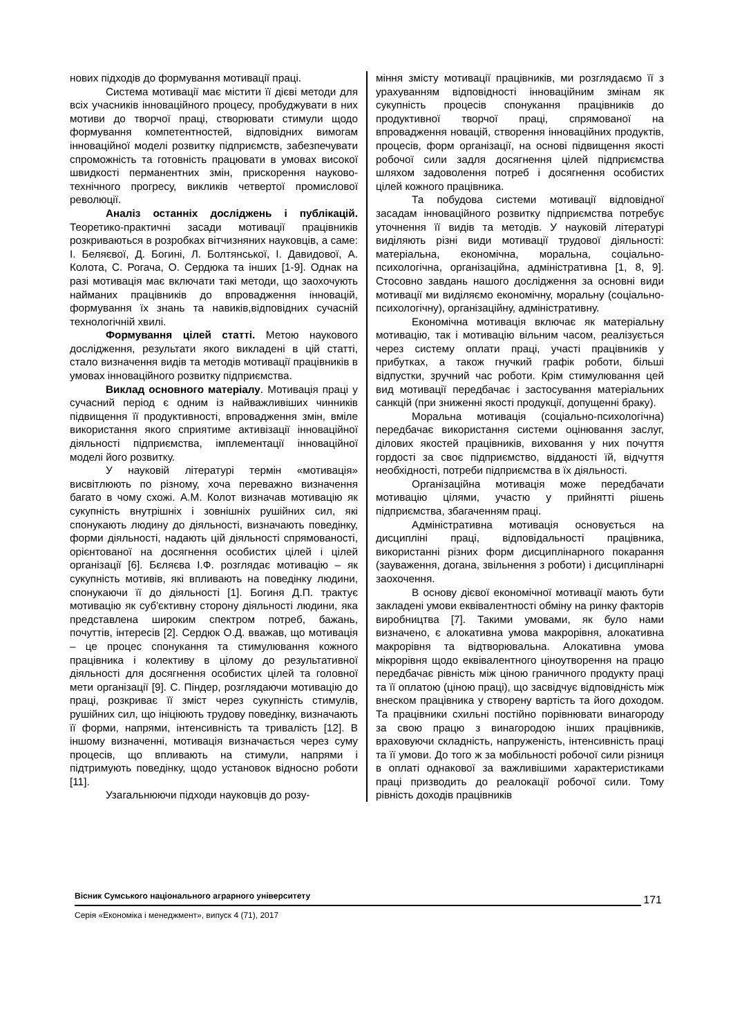нових підходів до формування мотивації праці.
Система мотивації має містити її дієві методи для всіх учасників інноваційного процесу, пробуджувати в них мотиви до творчої праці, створювати стимули щодо формування компетентностей, відповідних вимогам інноваційної моделі розвитку підприємств, забезпечувати спроможність та готовність працювати в умовах високої швидкості перманентних змін, прискорення науково-технічного прогресу, викликів четвертої промислової революції.
Аналіз останніх досліджень і публікацій. Теоретико-практичні засади мотивації працівників розкриваються в розробках вітчизняних науковців, а саме: І. Беляєвої, Д. Богині, Л. Болтянської, І. Давидової, А. Колота, С. Рогача, О. Сердюка та інших [1-9]. Однак на разі мотивація має включати такі методи, що заохочують найманих працівників до впровадження інновацій, формування їх знань та навиків,відповідних сучасній технологічній хвилі.
Формування цілей статті. Метою наукового дослідження, результати якого викладені в цій статті, стало визначення видів та методів мотивації працівників в умовах інноваційного розвитку підприємства.
Виклад основного матеріалу. Мотивація праці у сучасний період є одним із найважливіших чинників підвищення її продуктивності, впровадження змін, вміле використання якого сприятиме активізації інноваційної діяльності підприємства, імплементації інноваційної моделі його розвитку.
У науковій літературі термін «мотивація» висвітлюють по різному, хоча переважно визначення багато в чому схожі. А.М. Колот визначав мотивацію як сукупність внутрішніх і зовнішніх рушійних сил, які спонукають людину до діяльності, визначають поведінку, форми діяльності, надають цій діяльності спрямованості, орієнтованої на досягнення особистих цілей і цілей організації [6]. Бєляєва І.Ф. розглядає мотивацію – як сукупність мотивів, які впливають на поведінку людини, спонукаючи її до діяльності [1]. Богиня Д.П. трактує мотивацію як суб'єктивну сторону діяльності людини, яка представлена широким спектром потреб, бажань, почуттів, інтересів [2]. Сердюк О.Д. вважав, що мотивація – це процес спонукання та стимулювання кожного працівника і колективу в цілому до результативної діяльності для досягнення особистих цілей та головної мети організації [9]. С. Піндер, розглядаючи мотивацію до праці, розкриває її зміст через сукупність стимулів, рушійних сил, що ініціюють трудову поведінку, визначають її форми, напрями, інтенсивність та тривалість [12]. В іншому визначенні, мотивація визначається через суму процесів, що впливають на стимули, напрями і підтримують поведінку, щодо установок відносно роботи [11].
Узагальнюючи підходи науковців до розу-
міння змісту мотивації працівників, ми розглядаємо її з урахуванням відповідності інноваційним змінам як сукупність процесів спонукання працівників до продуктивної творчої праці, спрямованої на впровадження новацій, створення інноваційних продуктів, процесів, форм організації, на основі підвищення якості робочої сили задля досягнення цілей підприємства шляхом задоволення потреб і досягнення особистих цілей кожного працівника.
Та побудова системи мотивації відповідної засадам інноваційного розвитку підприємства потребує уточнення її видів та методів. У науковій літературі виділяють різні види мотивації трудової діяльності: матеріальна, економічна, моральна, соціально-психологічна, організаційна, адміністративна [1, 8, 9]. Стосовно завдань нашого дослідження за основні види мотивації ми виділяємо економічну, моральну (соціально-психологічну), організаційну, адміністративну.
Економічна мотивація включає як матеріальну мотивацію, так і мотивацію вільним часом, реалізується через систему оплати праці, участі працівників у прибутках, а також гнучкий графік роботи, більші відпустки, зручний час роботи. Крім стимулювання цей вид мотивації передбачає і застосування матеріальних санкцій (при зниженні якості продукції, допущенні браку).
Моральна мотивація (соціально-психологічна) передбачає використання системи оцінювання заслуг, ділових якостей працівників, виховання у них почуття гордості за своє підприємство, відданості їй, відчуття необхідності, потреби підприємства в їх діяльності.
Організаційна мотивація може передбачати мотивацію цілями, участю у прийнятті рішень підприємства, збагаченням праці.
Адміністративна мотивація основується на дисципліні праці, відповідальності працівника, використанні різних форм дисциплінарного покарання (зауваження, догана, звільнення з роботи) і дисциплінарні заохочення.
В основу дієвої економічної мотивації мають бути закладені умови еквівалентності обміну на ринку факторів виробництва [7]. Такими умовами, як було нами визначено, є алокативна умова макрорівня, алокативна макрорівня та відтворювальна. Алокативна умова мікрорівня щодо еквівалентного ціноутворення на працю передбачає рівність між ціною граничного продукту праці та її оплатою (ціною праці), що засвідчує відповідність між внеском працівника у створену вартість та його доходом. Та працівники схильні постійно порівнювати винагороду за свою працю з винагородою інших працівників, враховуючи складність, напруженість, інтенсивність праці та її умови. До того ж за мобільності робочої сили різниця в оплаті однакової за важливішими характеристиками праці призводить до реалокації робочої сили. Тому рівність доходів працівників
Вісник Сумського національного аграрного університету
171
Серія «Економіка і менеджмент», випуск 4 (71), 2017